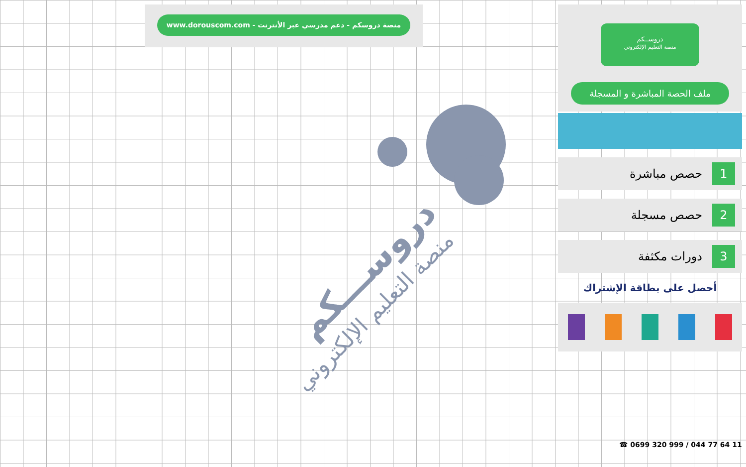www.dorouscom.com - منصة دروسكم - دعم مدرسي عبر الأنترنت
دروســـكم
منصة التعليم الإلكتروني
دروســكم
منصة التعليم الإلكتروني
ملف الحصة المباشرة و المسجلة
1
حصص مباشرة
2
حصص مسجلة
3
دورات مكثفة
أحصل على بطاقة الإشتراك
☎ 0699 320 999 / 044 77 64 11